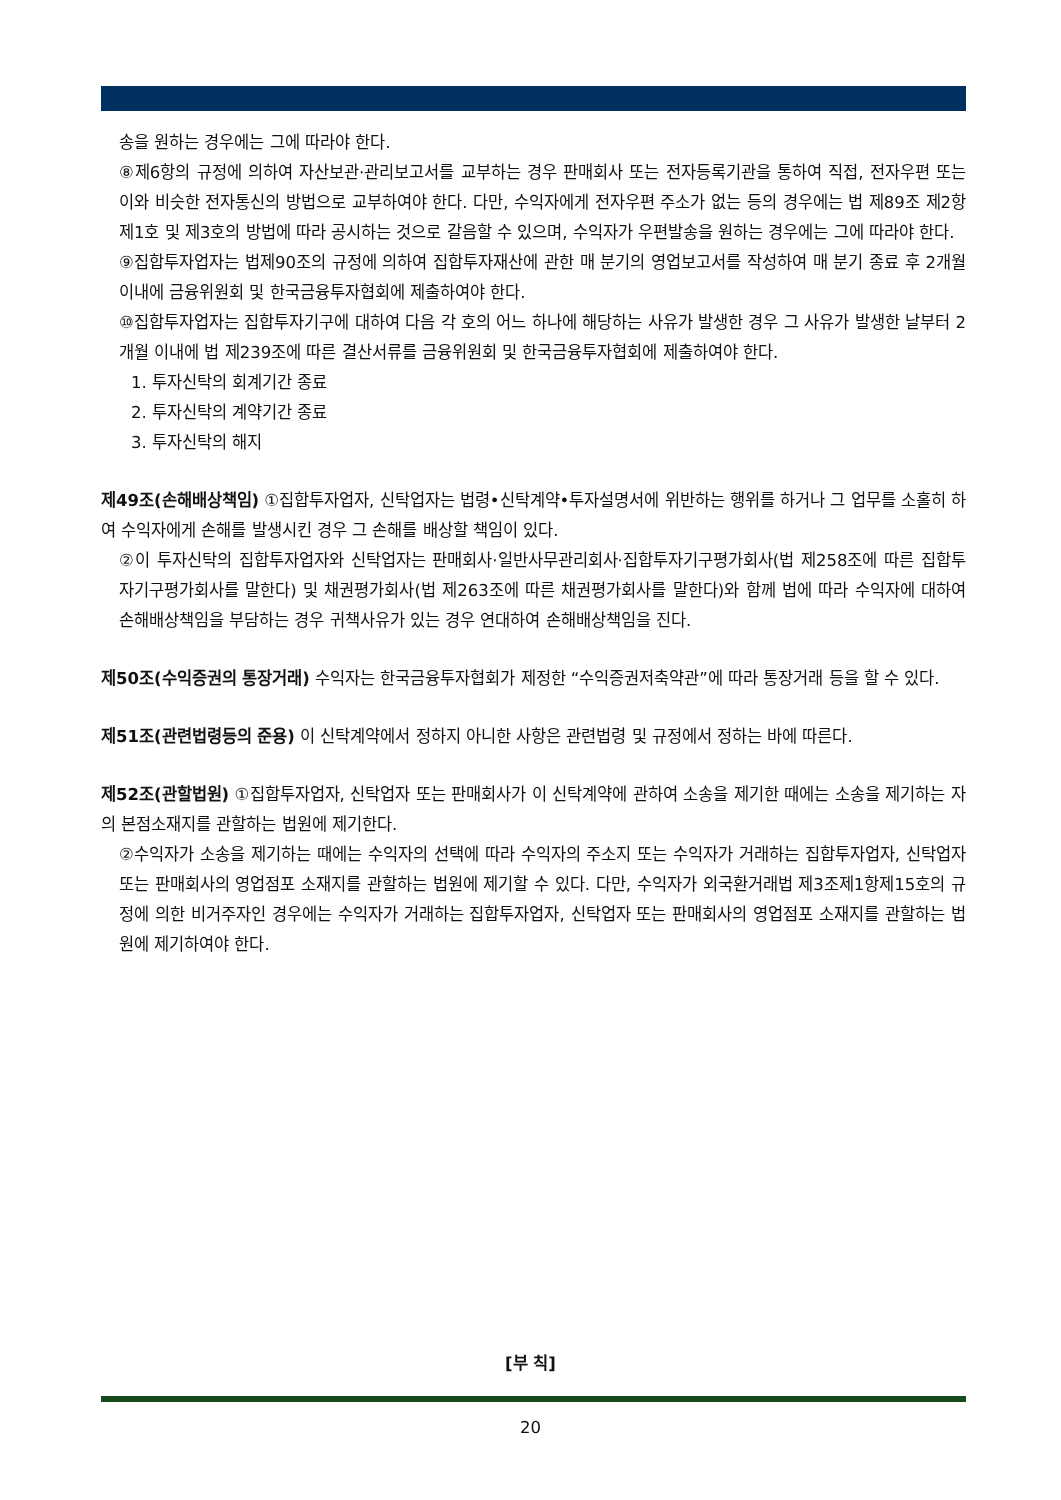송을 원하는 경우에는 그에 따라야 한다.
⑧제6항의 규정에 의하여 자산보관·관리보고서를 교부하는 경우 판매회사 또는 전자등록기관을 통하여 직접, 전자우편 또는 이와 비슷한 전자통신의 방법으로 교부하여야 한다. 다만, 수익자에게 전자우편 주소가 없는 등의 경우에는 법 제89조 제2항 제1호 및 제3호의 방법에 따라 공시하는 것으로 갈음할 수 있으며, 수익자가 우편발송을 원하는 경우에는 그에 따라야 한다.
⑨집합투자업자는 법제90조의 규정에 의하여 집합투자재산에 관한 매 분기의 영업보고서를 작성하여 매 분기 종료 후 2개월 이내에 금융위원회 및 한국금융투자협회에 제출하여야 한다.
⑩집합투자업자는 집합투자기구에 대하여 다음 각 호의 어느 하나에 해당하는 사유가 발생한 경우 그 사유가 발생한 날부터 2개월 이내에 법 제239조에 따른 결산서류를 금융위원회 및 한국금융투자협회에 제출하여야 한다.
1. 투자신탁의 회계기간 종료
2. 투자신탁의 계약기간 종료
3. 투자신탁의 해지
제49조(손해배상책임) ①집합투자업자, 신탁업자는 법령•신탁계약•투자설명서에 위반하는 행위를 하거나 그 업무를 소홀히 하여 수익자에게 손해를 발생시킨 경우 그 손해를 배상할 책임이 있다.
②이 투자신탁의 집합투자업자와 신탁업자는 판매회사·일반사무관리회사·집합투자기구평가회사(법 제258조에 따른 집합투자기구평가회사를 말한다) 및 채권평가회사(법 제263조에 따른 채권평가회사를 말한다)와 함께 법에 따라 수익자에 대하여 손해배상책임을 부담하는 경우 귀책사유가 있는 경우 연대하여 손해배상책임을 진다.
제50조(수익증권의 통장거래) 수익자는 한국금융투자협회가 제정한 “수익증권저축약관”에 따라 통장거래 등을 할 수 있다.
제51조(관련법령등의 준용) 이 신탁계약에서 정하지 아니한 사항은 관련법령 및 규정에서 정하는 바에 따른다.
제52조(관할법원) ①집합투자업자, 신탁업자 또는 판매회사가 이 신탁계약에 관하여 소송을 제기한 때에는 소송을 제기하는 자의 본점소재지를 관할하는 법원에 제기한다.
②수익자가 소송을 제기하는 때에는 수익자의 선택에 따라 수익자의 주소지 또는 수익자가 거래하는 집합투자업자, 신탁업자 또는 판매회사의 영업점포 소재지를 관할하는 법원에 제기할 수 있다. 다만, 수익자가 외국환거래법 제3조제1항제15호의 규정에 의한 비거주자인 경우에는 수익자가 거래하는 집합투자업자, 신탁업자 또는 판매회사의 영업점포 소재지를 관할하는 법원에 제기하여야 한다.
[부 칙]
20